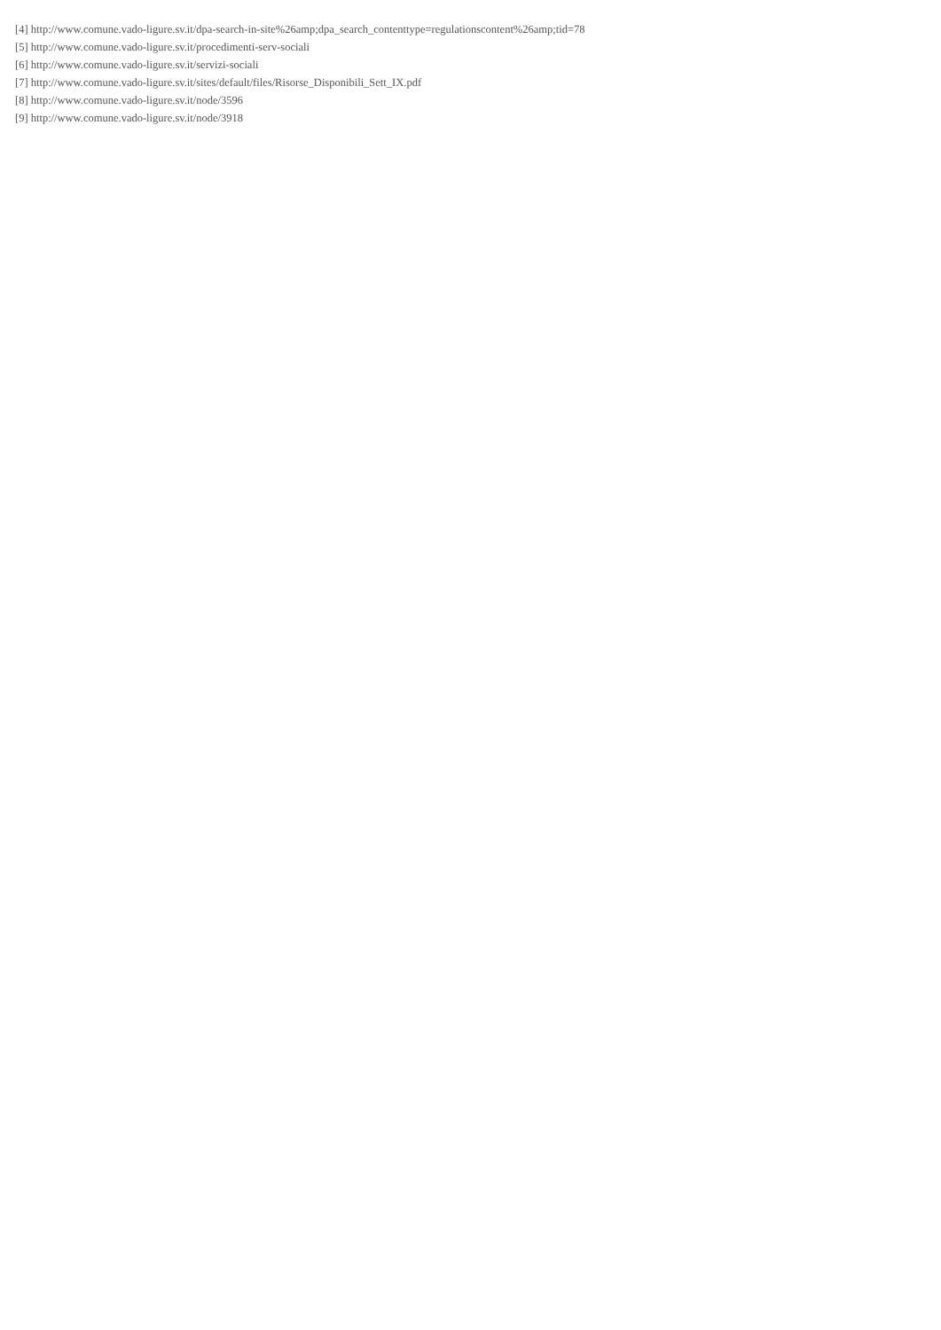[4] http://www.comune.vado-ligure.sv.it/dpa-search-in-site%26amp;dpa_search_contenttype=regulationscontent%26amp;tid=78
[5] http://www.comune.vado-ligure.sv.it/procedimenti-serv-sociali
[6] http://www.comune.vado-ligure.sv.it/servizi-sociali
[7] http://www.comune.vado-ligure.sv.it/sites/default/files/Risorse_Disponibili_Sett_IX.pdf
[8] http://www.comune.vado-ligure.sv.it/node/3596
[9] http://www.comune.vado-ligure.sv.it/node/3918